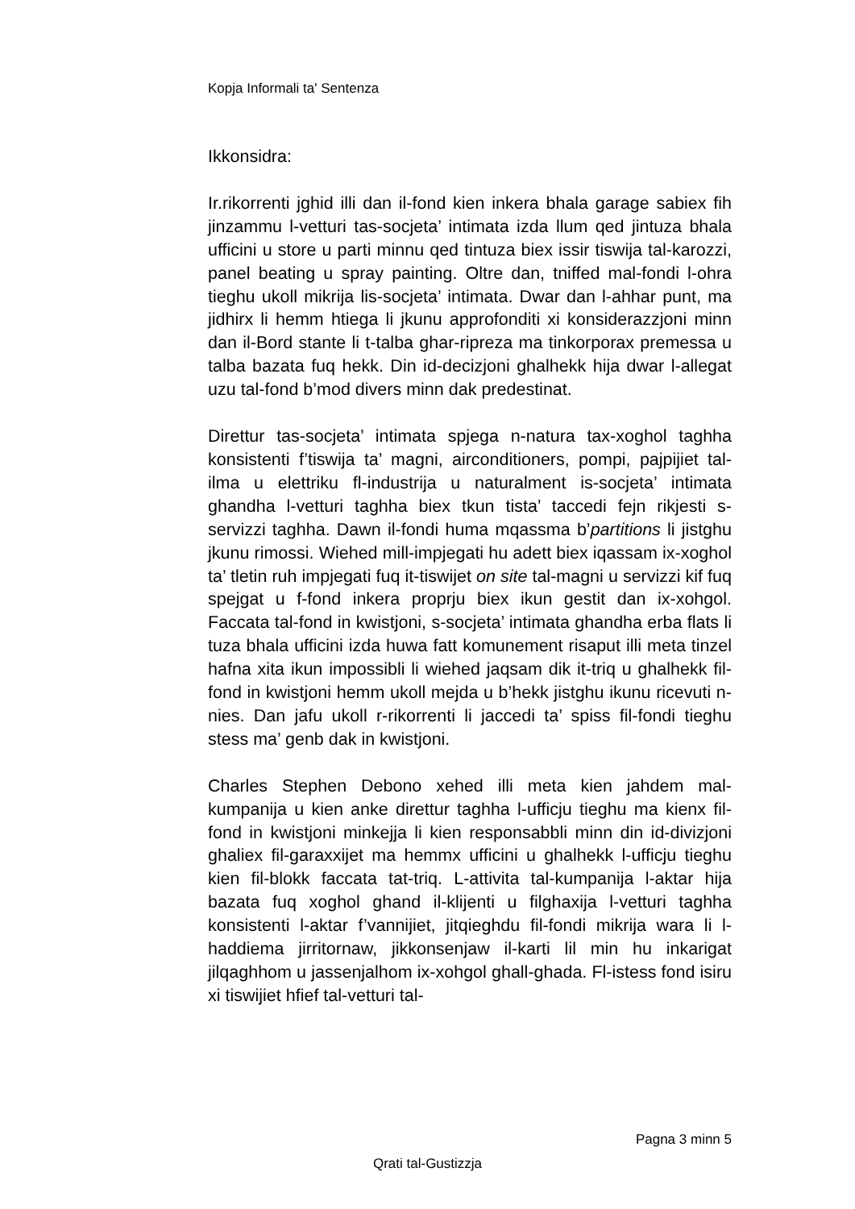Kopja Informali ta' Sentenza
Ikkonsidra:
Ir.rikorrenti jghid illi dan il-fond kien inkera bhala garage sabiex fih jinzammu l-vetturi tas-socjeta’ intimata izda llum qed jintuza bhala ufficini u store u parti minnu qed tintuza biex issir tiswija tal-karozzi, panel beating u spray painting. Oltre dan, tniffed mal-fondi l-ohra tieghu ukoll mikrija lis-socjeta’ intimata. Dwar dan l-ahhar punt, ma jidhirx li hemm htiega li jkunu approfonditi xi konsiderazzjoni minn dan il-Bord stante li t-talba ghar-ripreza ma tinkorporax premessa u talba bazata fuq hekk. Din id-decizjoni ghalhekk hija dwar l-allegat uzu tal-fond b’mod divers minn dak predestinat.
Direttur tas-socjeta’ intimata spjega n-natura tax-xoghol taghha konsistenti f’tiswija ta’ magni, airconditioners, pompi, pajpijiet tal-ilma u elettriku fl-industrija u naturalment is-socjeta’ intimata ghandha l-vetturi taghha biex tkun tista’ taccedi fejn rikjesti s-servizzi taghha. Dawn il-fondi huma mqassma b’partitions li jistghu jkunu rimossi. Wiehed mill-impjegati hu adett biex iqassam ix-xoghol ta’ tletin ruh impjegati fuq it-tiswijet on site tal-magni u servizzi kif fuq spejgat u f-fond inkera proprju biex ikun gestit dan ix-xohgol. Faccata tal-fond in kwistjoni, s-socjeta’ intimata ghandha erba flats li tuza bhala ufficini izda huwa fatt komunement risaput illi meta tinzel hafna xita ikun impossibli li wiehed jaqsam dik it-triq u ghalhekk fil-fond in kwistjoni hemm ukoll mejda u b’hekk jistghu ikunu ricevuti n-nies. Dan jafu ukoll r-rikorrenti li jaccedi ta’ spiss fil-fondi tieghu stess ma’ genb dak in kwistjoni.
Charles Stephen Debono xehed illi meta kien jahdem mal-kumpanija u kien anke direttur taghha l-ufficju tieghu ma kienx fil-fond in kwistjoni minkejja li kien responsabbli minn din id-divizjoni ghaliex fil-garaxxijet ma hemmx ufficini u ghalhekk l-ufficju tieghu kien fil-blokk faccata tat-triq. L-attivita tal-kumpanija l-aktar hija bazata fuq xoghol ghand il-klijenti u filghaxija l-vetturi taghha konsistenti l-aktar f’vannijiet, jitqieghdu fil-fondi mikrija wara li l-haddiema jirritornaw, jikkonsenjaw il-karti lil min hu inkarigat jilqaghhom u jassenjalhom ix-xohgol ghall-ghada. Fl-istess fond isiru xi tiswijiet hfief tal-vetturi tal-
Pagna 3 minn 5
Qrati tal-Gustizzja